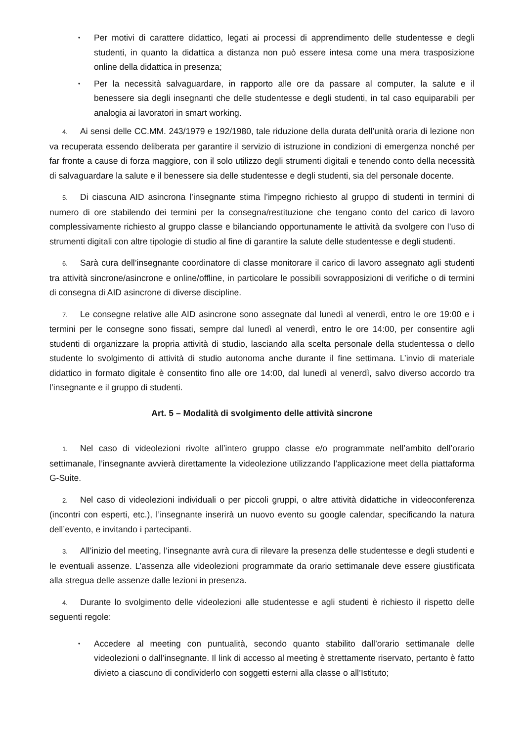• Per motivi di carattere didattico, legati ai processi di apprendimento delle studentesse e degli studenti, in quanto la didattica a distanza non può essere intesa come una mera trasposizione online della didattica in presenza;
• Per la necessità salvaguardare, in rapporto alle ore da passare al computer, la salute e il benessere sia degli insegnanti che delle studentesse e degli studenti, in tal caso equiparabili per analogia ai lavoratori in smart working.
4. Ai sensi delle CC.MM. 243/1979 e 192/1980, tale riduzione della durata dell’unità oraria di lezione non va recuperata essendo deliberata per garantire il servizio di istruzione in condizioni di emergenza nonché per far fronte a cause di forza maggiore, con il solo utilizzo degli strumenti digitali e tenendo conto della necessità di salvaguardare la salute e il benessere sia delle studentesse e degli studenti, sia del personale docente.
5. Di ciascuna AID asincrona l’insegnante stima l’impegno richiesto al gruppo di studenti in termini di numero di ore stabilendo dei termini per la consegna/restituzione che tengano conto del carico di lavoro complessivamente richiesto al gruppo classe e bilanciando opportunamente le attività da svolgere con l’uso di strumenti digitali con altre tipologie di studio al fine di garantire la salute delle studentesse e degli studenti.
6. Sarà cura dell’insegnante coordinatore di classe monitorare il carico di lavoro assegnato agli studenti tra attività sincrone/asincrone e online/offline, in particolare le possibili sovrapposizioni di verifiche o di termini di consegna di AID asincrone di diverse discipline.
7. Le consegne relative alle AID asincrone sono assegnate dal lunedì al venerdì, entro le ore 19:00 e i termini per le consegne sono fissati, sempre dal lunedì al venerdì, entro le ore 14:00, per consentire agli studenti di organizzare la propria attività di studio, lasciando alla scelta personale della studentessa o dello studente lo svolgimento di attività di studio autonoma anche durante il fine settimana. L’invio di materiale didattico in formato digitale è consentito fino alle ore 14:00, dal lunedì al venerdì, salvo diverso accordo tra l’insegnante e il gruppo di studenti.
Art. 5 – Modalità di svolgimento delle attività sincrone
1. Nel caso di videolezioni rivolte all’intero gruppo classe e/o programmate nell’ambito dell’orario settimanale, l’insegnante avvierà direttamente la videolezione utilizzando l’applicazione meet della piattaforma G-Suite.
2. Nel caso di videolezioni individuali o per piccoli gruppi, o altre attività didattiche in videoconferenza (incontri con esperti, etc.), l’insegnante inserirà un nuovo evento su google calendar, specificando la natura dell’evento, e invitando i partecipanti.
3. All’inizio del meeting, l’insegnante avrà cura di rilevare la presenza delle studentesse e degli studenti e le eventuali assenze. L’assenza alle videolezioni programmate da orario settimanale deve essere giustificata alla stregua delle assenze dalle lezioni in presenza.
4. Durante lo svolgimento delle videolezioni alle studentesse e agli studenti è richiesto il rispetto delle seguenti regole:
• Accedere al meeting con puntualità, secondo quanto stabilito dall’orario settimanale delle videolezioni o dall’insegnante. Il link di accesso al meeting è strettamente riservato, pertanto è fatto divieto a ciascuno di condividerlo con soggetti esterni alla classe o all’Istituto;